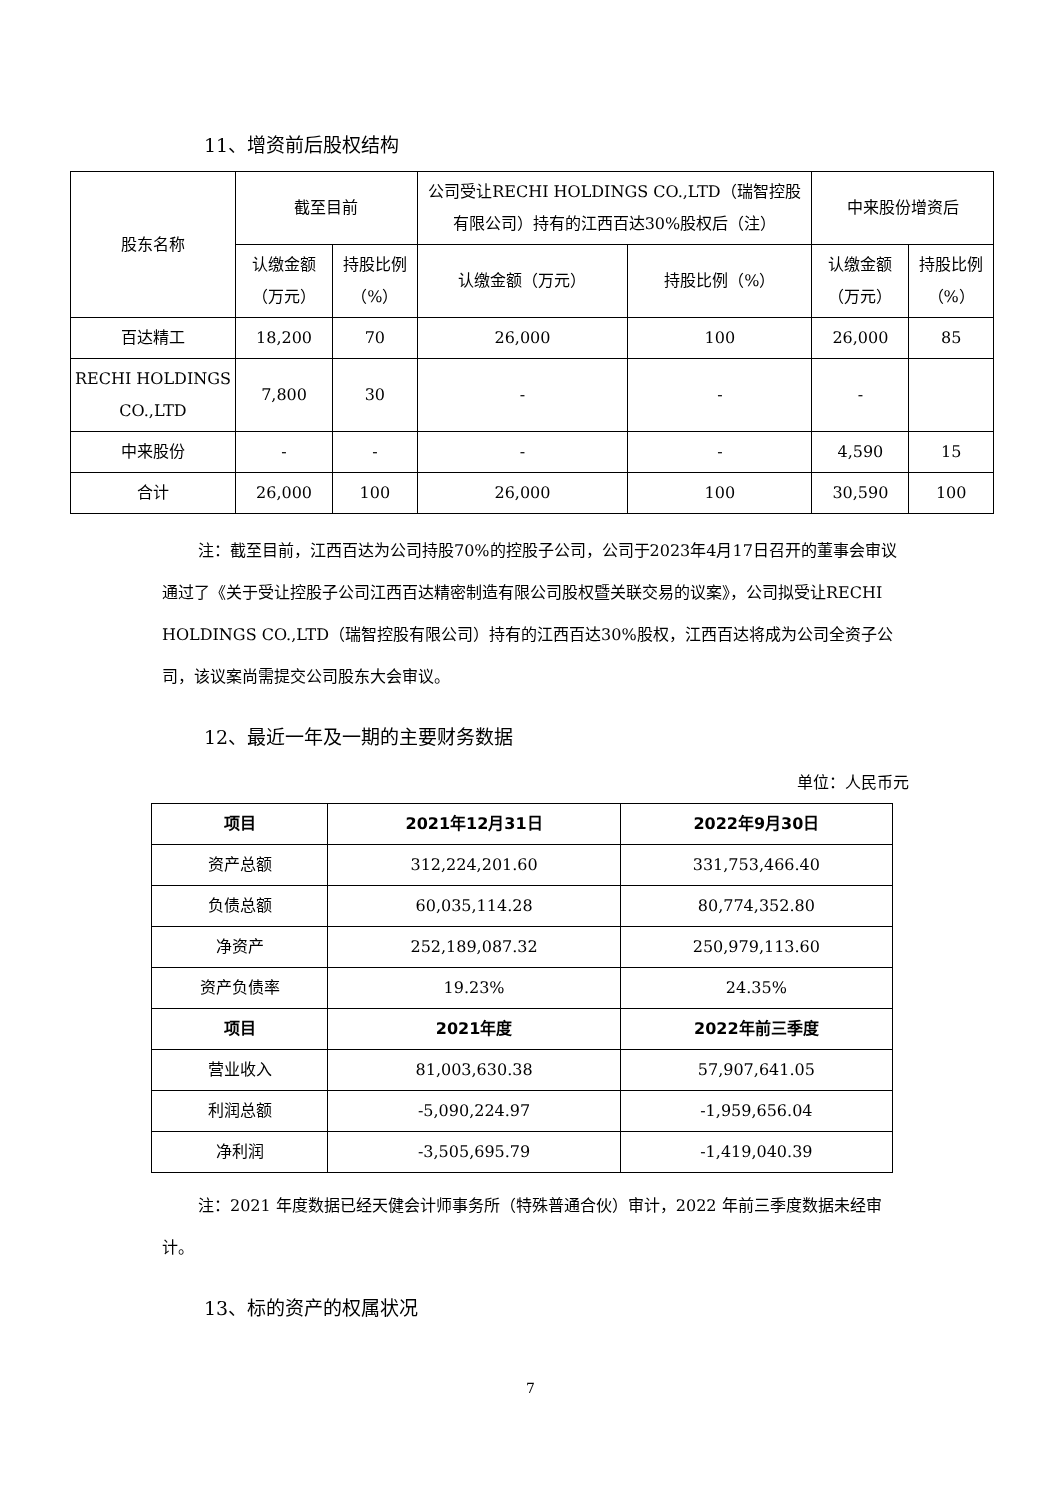11、增资前后股权结构
| 股东名称 | 截至目前 | | 公司受让RECHI HOLDINGS CO.,LTD（瑞智控股有限公司）持有的江西百达30%股权后（注） | | 中来股份增资后 | |
| | 认缴金额（万元） | 持股比例（%） | 认缴金额（万元） | 持股比例（%） | 认缴金额（万元） | 持股比例（%） |
| 百达精工 | 18,200 | 70 | 26,000 | 100 | 26,000 | 85 |
| RECHI HOLDINGS CO.,LTD | 7,800 | 30 | - | - | - | |
| 中来股份 | - | - | - | - | 4,590 | 15 |
| 合计 | 26,000 | 100 | 26,000 | 100 | 30,590 | 100 |
注：截至目前，江西百达为公司持股70%的控股子公司，公司于2023年4月17日召开的董事会审议通过了《关于受让控股子公司江西百达精密制造有限公司股权暨关联交易的议案》，公司拟受让RECHI HOLDINGS CO.,LTD（瑞智控股有限公司）持有的江西百达30%股权，江西百达将成为公司全资子公司，该议案尚需提交公司股东大会审议。
12、最近一年及一期的主要财务数据
单位：人民币元
| 项目 | 2021年12月31日 | 2022年9月30日 |
| --- | --- | --- |
| 资产总额 | 312,224,201.60 | 331,753,466.40 |
| 负债总额 | 60,035,114.28 | 80,774,352.80 |
| 净资产 | 252,189,087.32 | 250,979,113.60 |
| 资产负债率 | 19.23% | 24.35% |
| 项目 | 2021年度 | 2022年前三季度 |
| 营业收入 | 81,003,630.38 | 57,907,641.05 |
| 利润总额 | -5,090,224.97 | -1,959,656.04 |
| 净利润 | -3,505,695.79 | -1,419,040.39 |
注：2021 年度数据已经天健会计师事务所（特殊普通合伙）审计，2022 年前三季度数据未经审计。
13、标的资产的权属状况
7